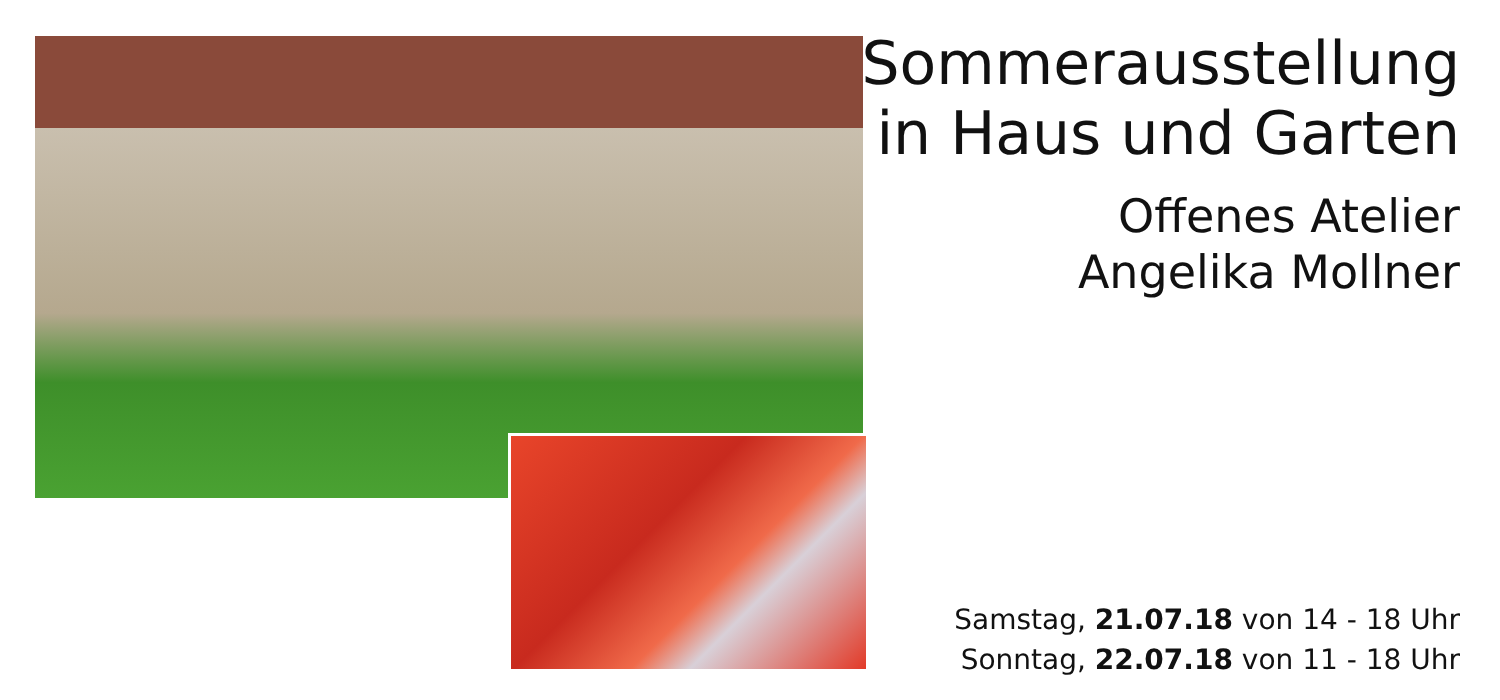Sommerausstellung
in Haus und Garten
Offenes Atelier
Angelika Mollner
Samstag, 21.07.18 von 14 - 18 Uhr
Sonntag, 22.07.18 von 11 - 18 Uhr